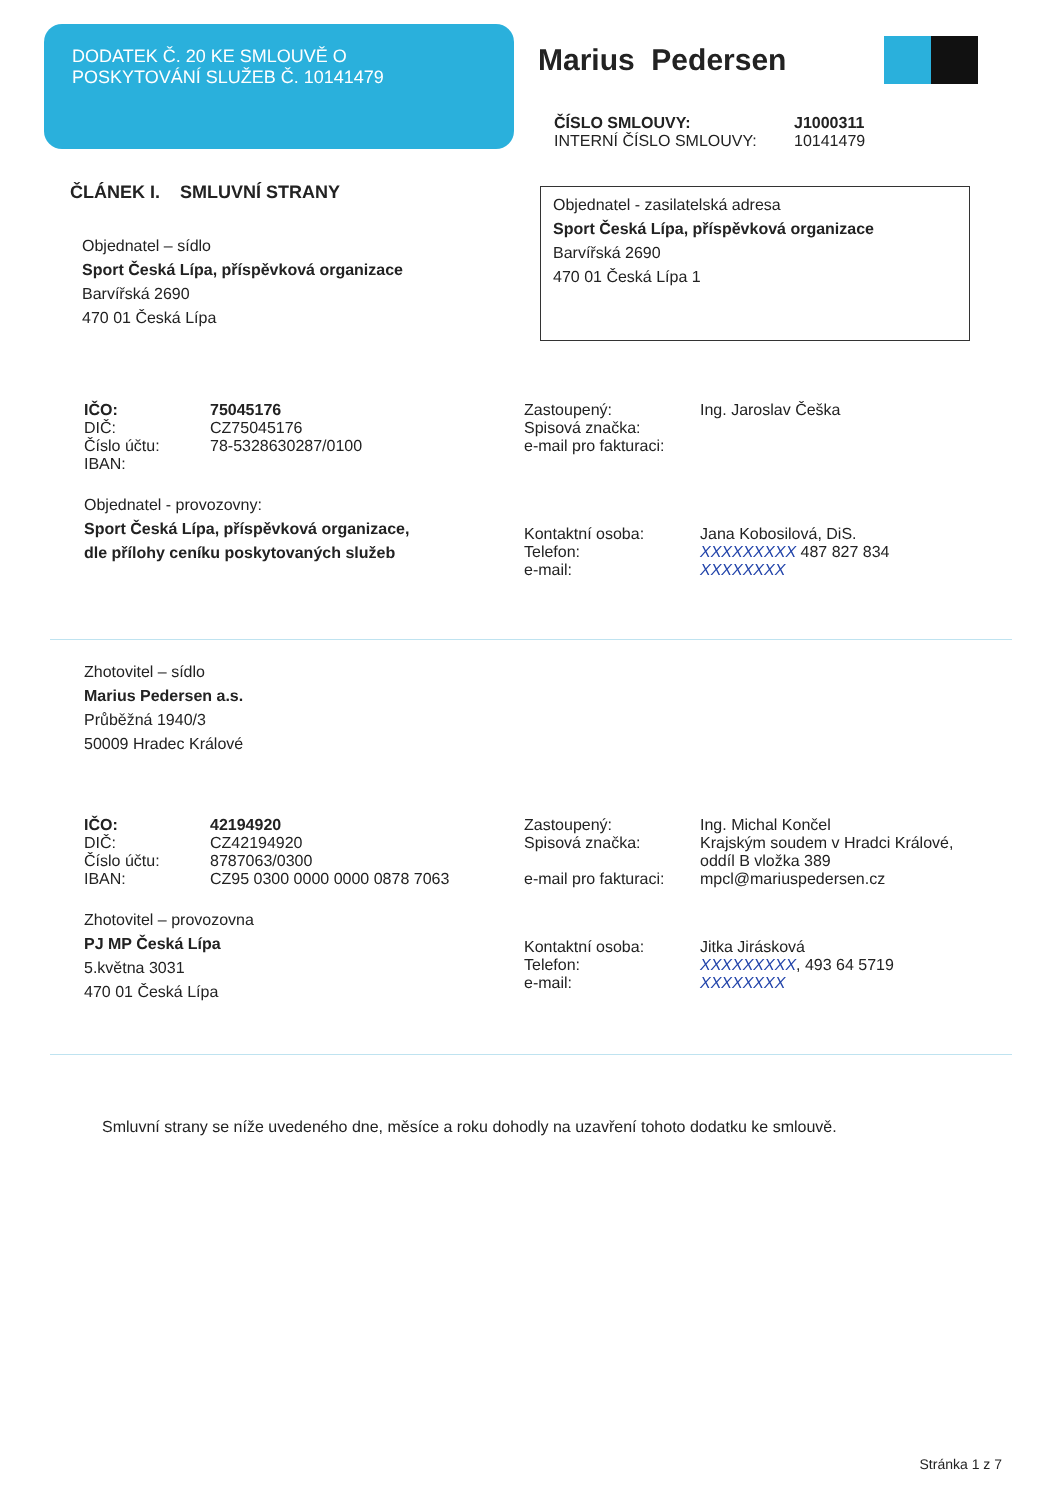DODATEK Č. 20 KE SMLOUVĚ O
POSKYTOVÁNÍ SLUŽEB Č. 10141479
Marius Pedersen
ČÍSLO SMLOUVY: J1000311
INTERNÍ ČÍSLO SMLOUVY: 10141479
ČLÁNEK I. SMLUVNÍ STRANY
Objednatel – sídlo
Sport Česká Lípa, příspěvková organizace
Barvířská 2690
470 01 Česká Lípa
Objednatel - zasilatelská adresa
Sport Česká Lípa, příspěvková organizace
Barvířská 2690
470 01 Česká Lípa 1
IČO: 75045176
DIČ: CZ75045176
Číslo účtu: 78-5328630287/0100
IBAN:
Objednatel - provozovny:
Sport Česká Lípa, příspěvková organizace,
dle přílohy ceníku poskytovaných služeb
Zastoupený: Ing. Jaroslav Češka
Spisová značka:
e-mail pro fakturaci:
Kontaktní osoba: Jana Kobosilová, DiS.
Telefon: XXXXXXXXX 487 827 834
e-mail: XXXXXXXX
Zhotovitel – sídlo
Marius Pedersen a.s.
Průběžná 1940/3
50009 Hradec Králové
IČO: 42194920
DIČ: CZ42194920
Číslo účtu: 8787063/0300
IBAN: CZ95 0300 0000 0000 0878 7063
Zhotovitel – provozovna
PJ MP Česká Lípa
5.května 3031
470 01 Česká Lípa
Zastoupený: Ing. Michal Končel
Spisová značka: Krajským soudem v Hradci Králové,
oddíl B vložka 389
e-mail pro fakturaci: mpcl@mariuspedersen.cz
Kontaktní osoba: Jitka Jirásková
Telefon: XXXXXXXXX, 493 64 5719
e-mail: XXXXXXXX
Smluvní strany se níže uvedeného dne, měsíce a roku dohodly na uzavření tohoto dodatku ke smlouvě.
Stránka 1 z 7